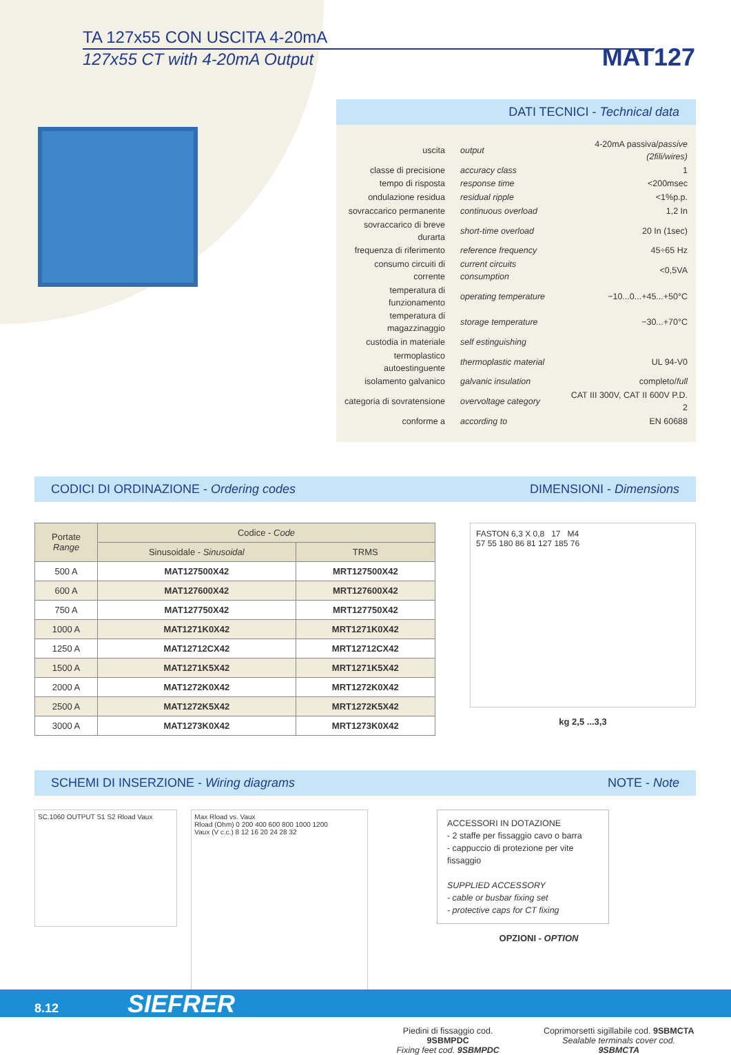TA 127x55 CON USCITA 4-20mA
127x55 CT with 4-20mA Output
MAT127
DATI TECNICI - Technical data
| uscita | output | 4-20mA passiva/ passive (2fili/wires) |
| classe di precisione | accuracy class | 1 |
| tempo di risposta | response time | <200msec |
| ondulazione residua | residual ripple | <1%p.p. |
| sovraccarico permanente | continuous overload | 1,2 In |
| sovraccarico di breve durarta | short-time overload | 20 In (1sec) |
| frequenza di riferimento | reference frequency | 45÷65 Hz |
| consumo circuiti di corrente | current circuits consumption | <0,5VA |
| temperatura di funzionamento | operating temperature | −10...0...+45...+50°C |
| temperatura di magazzinaggio | storage temperature | −30...+70°C |
| custodia in materiale | self estinguishing | |
| termoplastico autoestinguente | thermoplastic material | UL 94-V0 |
| isolamento galvanico | galvanic insulation | completo/ full |
| categoria di sovratensione | overvoltage category | CAT III 300V, CAT II 600V P.D. 2 |
| conforme a | according to | EN 60688 |
CODICI DI ORDINAZIONE - Ordering codes DIMENSIONI - Dimensions
| Portate Range | Codice - Code | |
| --- | --- | --- |
| | Sinusoidale - Sinusoidal | TRMS |
| 500 A | MAT127500X42 | MRT127500X42 |
| 600 A | MAT127600X42 | MRT127600X42 |
| 750 A | MAT127750X42 | MRT127750X42 |
| 1000 A | MAT1271K0X42 | MRT1271K0X42 |
| 1250 A | MAT12712CX42 | MRT12712CX42 |
| 1500 A | MAT1271K5X42 | MRT1271K5X42 |
| 2000 A | MAT1272K0X42 | MRT1272K0X42 |
| 2500 A | MAT1272K5X42 | MRT1272K5X42 |
| 3000 A | MAT1273K0X42 | MRT1273K0X42 |
FASTON 6,3 X 0,8 17 M4
57 55 180 86 81 127 185 76
kg 2,5 ...3,3
SCHEMI DI INSERZIONE - Wiring diagrams NOTE - Note
SC.1060 OUTPUT S1 S2 Rload Vaux
Max Rload vs. Vaux
Rload (Ohm) 0 200 400 600 800 1000 1200
Vaux (V c.c.) 8 12 16 20 24 28 32
ACCESSORI IN DOTAZIONE
- 2 staffe per fissaggio cavo o barra
- cappuccio di protezione per vite fissaggio
SUPPLIED ACCESSORY
- cable or busbar fixing set
- protective caps for CT fixing
OPZIONI - OPTION
Piedini di fissaggio cod. 9SBMPDC
Fixing feet cod. 9SBMPDC
Coprimorsetti sigillabile cod. 9SBMCTA
Sealable terminals cover cod. 9SBMCTA
8.12 SIEFRER